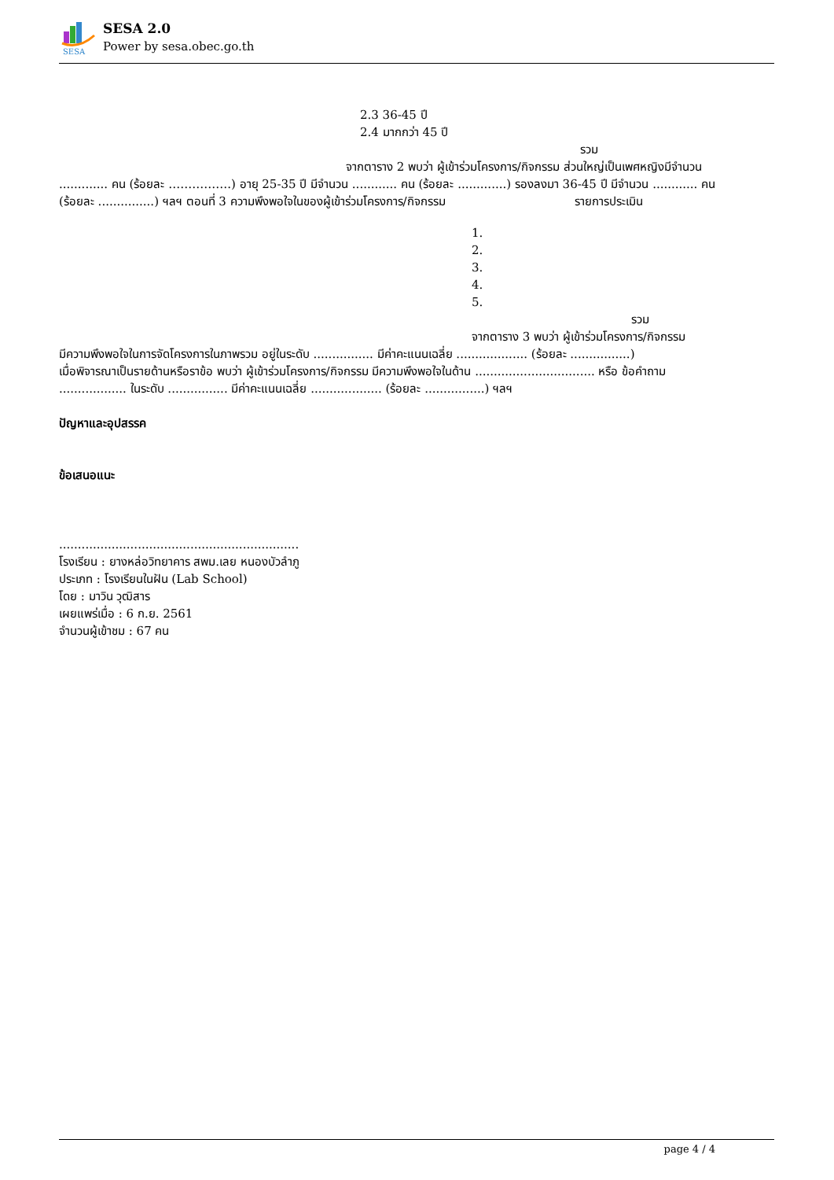SESA
SESA 2.0
Power by sesa.obec.go.th
2.3 36-45 ปี
2.4 มากกว่า 45 ปี
รวม
จากตาราง 2 พบว่า ผู้เข้าร่วมโครงการ/กิจกรรม ส่วนใหญ่เป็นเพศหญิงมีจำนวน
............. คน (ร้อยละ …………….) อายุ 25-35 ปี มีจำนวน ............ คน (ร้อยละ .............) รองลงมา 36-45 ปี มีจำนวน ............ คน (ร้อยละ ...............) ฯลฯ ตอนที่ 3 ความพึงพอใจในของผู้เข้าร่วมโครงการ/กิจกรรม รายการประเมิน
1.
2.
3.
4.
5.
รวม
จากตาราง 3 พบว่า ผู้เข้าร่วมโครงการ/กิจกรรม
มีความพึงพอใจในการจัดโครงการในภาพรวม อยู่ในระดับ ................ มีค่าคะแนนเฉลี่ย ................... (ร้อยละ ................)
เมื่อพิจารณาเป็นรายด้านหรือราข้อ พบว่า ผู้เข้าร่วมโครงการ/กิจกรรม มีความพึงพอใจในด้าน ................................ หรือ ข้อคำถาม .................. ในระดับ ................ มีค่าคะแนนเฉลี่ย ................... (ร้อยละ ................) ฯลฯ
ปัญหาและอุปสรรค
ข้อเสนอแนะ
................................................................
โรงเรียน : ยางหล่อวิทยาคาร สพม.เลย หนองบัวลำภู
ประเภท : โรงเรียนในฝัน (Lab School)
โดย : มาวิน วุฒิสาร
เผยแพร่เมื่อ : 6 ก.ย. 2561
จำนวนผู้เข้าชม : 67 คน
page 4 / 4